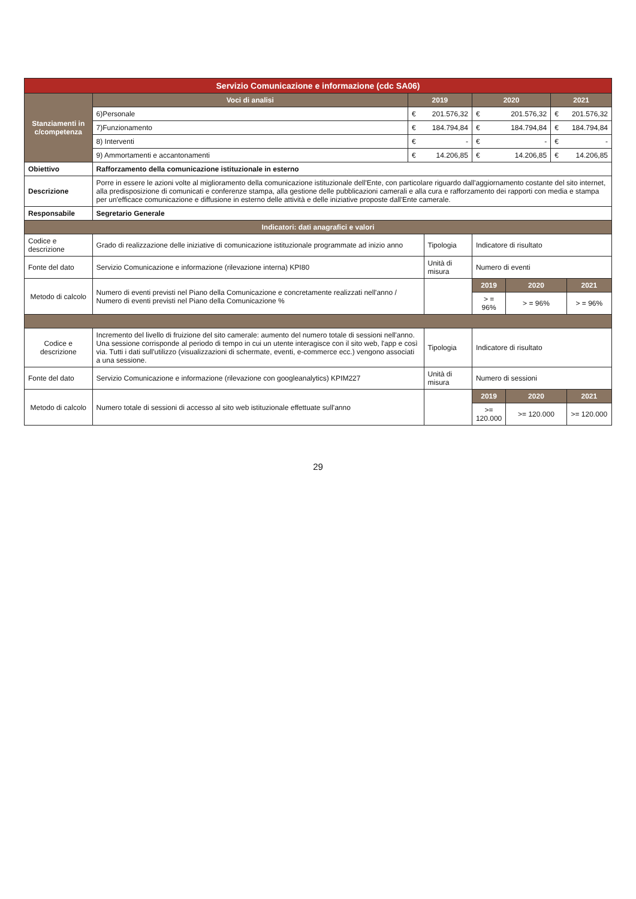| Servizio Comunicazione e informazione (cdc SA06) | | | | | | | |
| --- | --- | --- | --- | --- | --- | --- | --- |
| Stanziamenti in c/competenza | Voci di analisi | 2019 | | 2020 | | 2021 | |
| | 6)Personale | € | 201.576,32 | € | 201.576,32 | € | 201.576,32 |
| | 7)Funzionamento | € | 184.794,84 | € | 184.794,84 | € | 184.794,84 |
| | 8) Interventi | € | - | € | - | € | - |
| | 9) Ammortamenti e accantonamenti | € | 14.206,85 | € | 14.206,85 | € | 14.206,85 |
| Obiettivo | Rafforzamento della comunicazione istituzionale in esterno | | | | | | |
| Descrizione | Porre in essere le azioni volte al miglioramento della comunicazione istituzionale dell'Ente, con particolare riguardo dall'aggiornamento costante del sito internet, alla predisposizione di comunicati e conferenze stampa, alla gestione delle pubblicazioni camerali e alla cura e rafforzamento dei rapporti con media e stampa per un'efficace comunicazione e diffusione in esterno delle attività e delle iniziative proposte dall'Ente camerale. | | | | | | |
| Responsabile | Segretario Generale | | | | | | |
| Indicatori: dati anagrafici e valori | | | | | | | |
| Codice e descrizione | Grado di realizzazione delle iniziative di comunicazione istituzionale programmate ad inizio anno | | Tipologia | Indicatore di risultato | | | |
| Fonte del dato | Servizio Comunicazione e informazione (rilevazione interna) KPI80 | | Unità di misura | Numero di eventi | | | |
| Metodo di calcolo | Numero di eventi previsti nel Piano della Comunicazione e concretamente realizzati nell'anno / Numero di eventi previsti nel Piano della Comunicazione % | | | 2019 | 2020 | | 2021 |
| | | | | > = 96% | > = 96% | | > = 96% |
| Codice e descrizione | Incremento del livello di fruizione del sito camerale: aumento del numero totale di sessioni nell'anno. Una sessione corrisponde al periodo di tempo in cui un utente interagisce con il sito web, l'app e così via. Tutti i dati sull'utilizzo (visualizzazioni di schermate, eventi, e-commerce ecc.) vengono associati a una sessione. | | Tipologia | Indicatore di risultato | | | |
| Fonte del dato | Servizio Comunicazione e informazione (rilevazione con googleanalytics) KPIM227 | | Unità di misura | Numero di sessioni | | | |
| Metodo di calcolo | Numero totale di sessioni di accesso al sito web istituzionale effettuate sull'anno | | | 2019 | 2020 | | 2021 |
| | | | | >= 120.000 | >= 120.000 | | >= 120.000 |
29